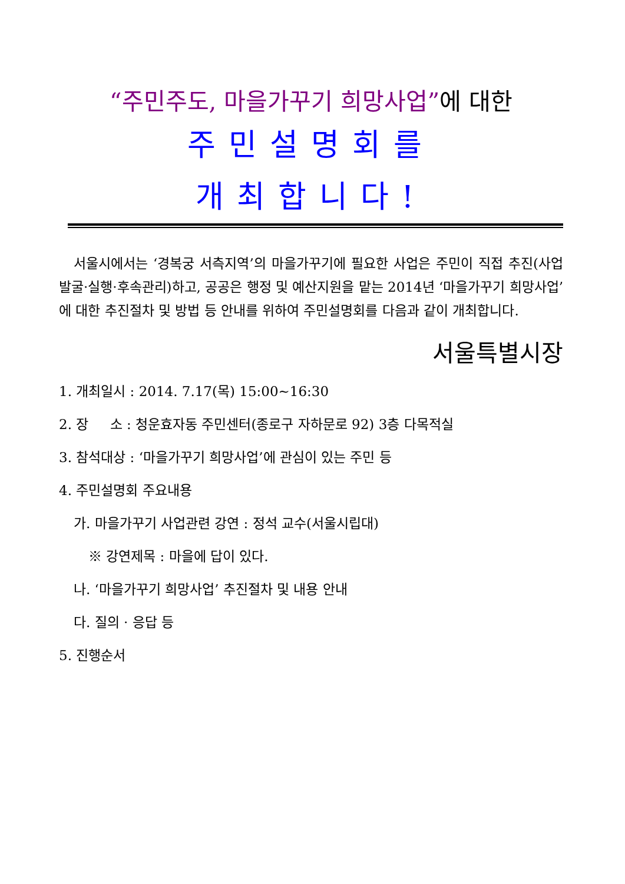“주민주도, 마을가꾸기 희망사업”에 대한
주민설명회를
개최합니다!
서울시에서는 ‘경복궁 서측지역’의 마을가꾸기에 필요한 사업은 주민이 직접 추진(사업발굴·실행·후속관리)하고, 공공은 행정 및 예산지원을 맡는 2014년 ‘마을가꾸기 희망사업’에 대한 추진절차 및 방법 등 안내를 위하여 주민설명회를 다음과 같이 개최합니다.
서울특별시장
1. 개최일시 : 2014. 7.17(목) 15:00~16:30
2. 장 소 : 청운효자동 주민센터(종로구 자하문로 92) 3층 다목적실
3. 참석대상 : ‘마을가꾸기 희망사업’에 관심이 있는 주민 등
4. 주민설명회 주요내용
가. 마을가꾸기 사업관련 강연 : 정석 교수(서울시립대)
※ 강연제목 : 마을에 답이 있다.
나. ‘마을가꾸기 희망사업’ 추진절차 및 내용 안내
다. 질의 · 응답 등
5. 진행순서